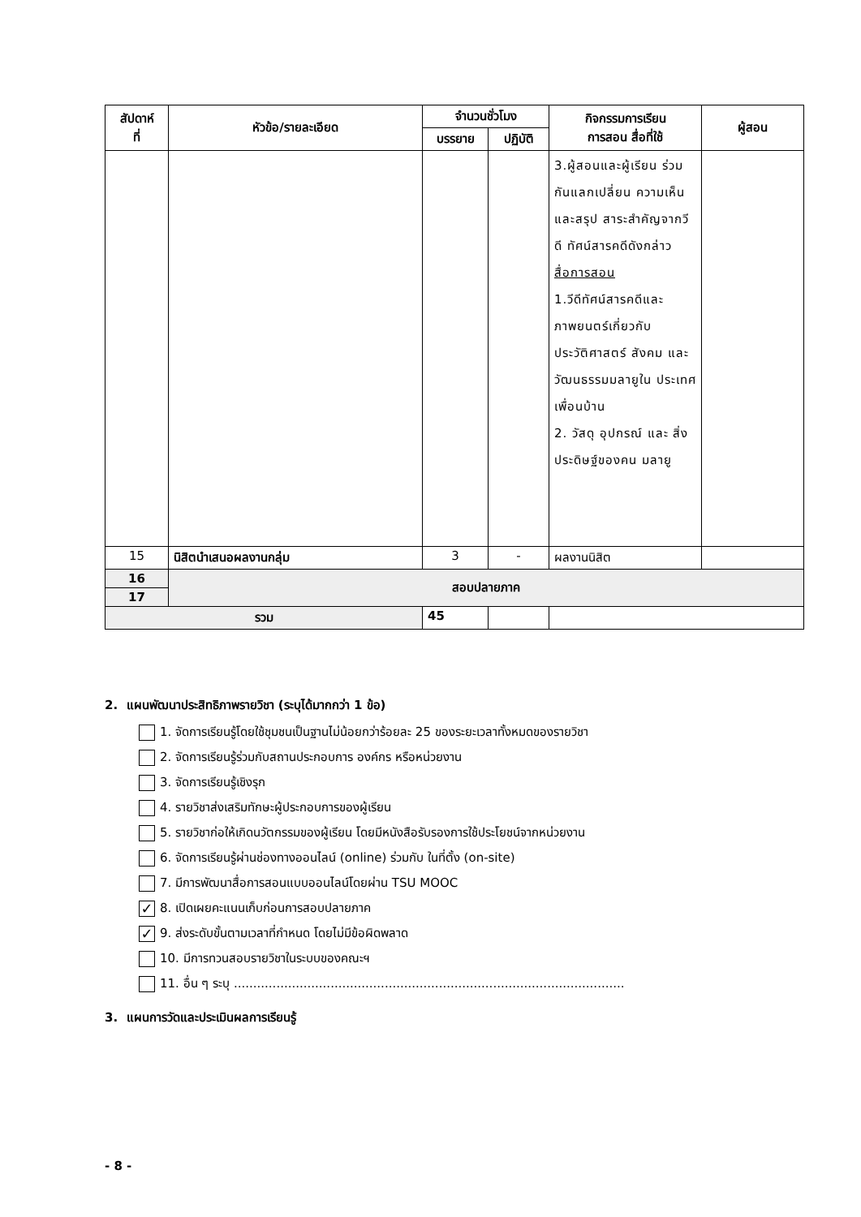| สัปดาห์ ที่ | หัวข้อ/รายละเอียด | จำนวนชั่วโมง | | กิจกรรมการเรียน การสอน สื่อที่ใช้ | ผู้สอน |
| --- | --- | --- | --- | --- | --- |
| | | บรรยาย | ปฏิบัติ | | |
| | | | | 3.ผู้สอนและผู้เรียน ร่วมกันแลกเปลี่ยน ความเห็นและสรุป สาระสำคัญจากวีดี ทัศน์สารคดีดังกล่าว สื่อการสอน 1.วีดีทัศน์สารคดีและ ภาพยนตร์เกี่ยวกับ ประวัติศาสตร์ สังคม และวัฒนธรรมมลายูใน ประเทศเพื่อนบ้าน 2. วัสดุ อุปกรณ์ และ สิ่งประดิษฐ์ของคน มลายู | |
| 15 | นิสิตนำเสนอผลงานกลุ่ม | 3 | - | ผลงานนิสิต | |
| 16 | สอบปลายภาค | | | | |
| 17 | | | | | |
| รวม | | 45 | | | |
2. แผนพัฒนาประสิทธิภาพรายวิชา (ระบุได้มากกว่า 1 ข้อ)
1. จัดการเรียนรู้โดยใช้ชุมชนเป็นฐานไม่น้อยกว่าร้อยละ 25 ของระยะเวลาทั้งหมดของรายวิชา
2. จัดการเรียนรู้ร่วมกับสถานประกอบการ องค์กร หรือหน่วยงาน
3. จัดการเรียนรู้เชิงรุก
4. รายวิชาส่งเสริมทักษะผู้ประกอบการของผู้เรียน
5. รายวิชาก่อให้เกิดนวัตกรรมของผู้เรียน โดยมีหนังสือรับรองการใช้ประโยชน์จากหน่วยงาน
6. จัดการเรียนรู้ผ่านช่องทางออนไลน์ (online) ร่วมกับ ในที่ตั้ง (on-site)
7. มีการพัฒนาสื่อการสอนแบบออนไลน์โดยผ่าน TSU MOOC
✓ 8. เปิดเผยคะแนนเก็บก่อนการสอบปลายภาค
✓ 9. ส่งระดับขั้นตามเวลาที่กำหนด โดยไม่มีข้อผิดพลาด
10. มีการทวนสอบรายวิชาในระบบของคณะฯ
11. อื่น ๆ ระบุ .....................................................................................................
3. แผนการวัดและประเมินผลการเรียนรู้
- 8 -